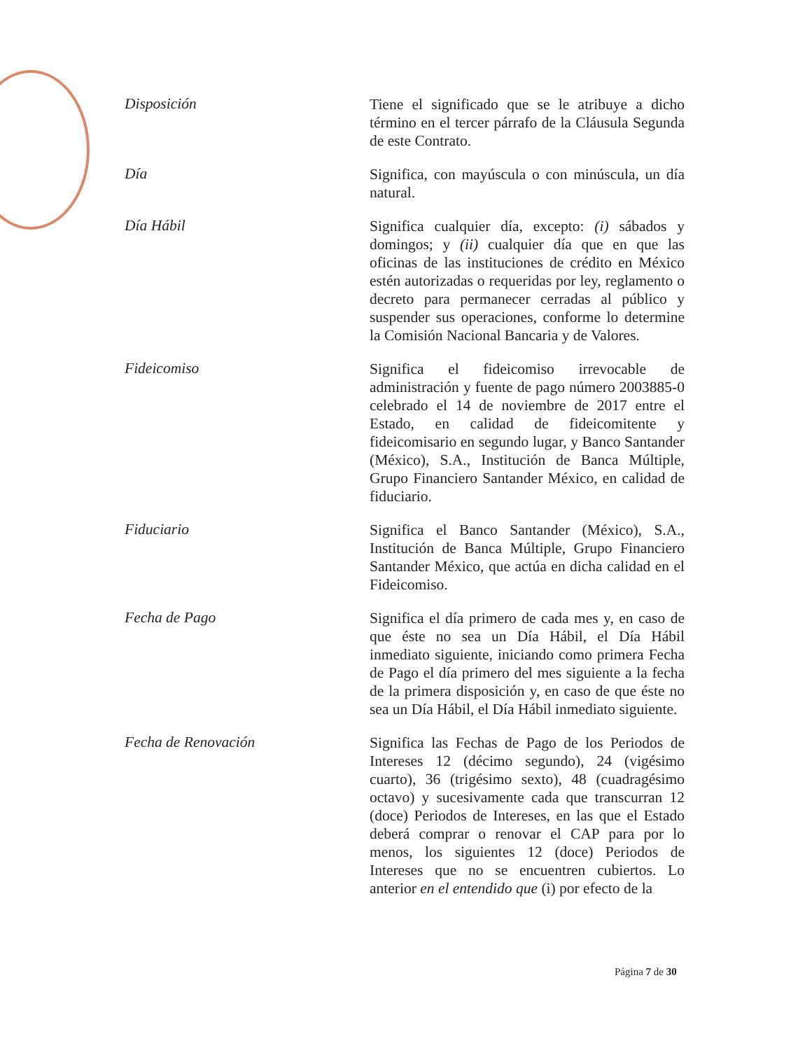Disposición
Tiene el significado que se le atribuye a dicho término en el tercer párrafo de la Cláusula Segunda de este Contrato.
Día
Significa, con mayúscula o con minúscula, un día natural.
Día Hábil
Significa cualquier día, excepto: (i) sábados y domingos; y (ii) cualquier día que en que las oficinas de las instituciones de crédito en México estén autorizadas o requeridas por ley, reglamento o decreto para permanecer cerradas al público y suspender sus operaciones, conforme lo determine la Comisión Nacional Bancaria y de Valores.
Fideicomiso
Significa el fideicomiso irrevocable de administración y fuente de pago número 2003885-0 celebrado el 14 de noviembre de 2017 entre el Estado, en calidad de fideicomitente y fideicomisario en segundo lugar, y Banco Santander (México), S.A., Institución de Banca Múltiple, Grupo Financiero Santander México, en calidad de fiduciario.
Fiduciario
Significa el Banco Santander (México), S.A., Institución de Banca Múltiple, Grupo Financiero Santander México, que actúa en dicha calidad en el Fideicomiso.
Fecha de Pago
Significa el día primero de cada mes y, en caso de que éste no sea un Día Hábil, el Día Hábil inmediato siguiente, iniciando como primera Fecha de Pago el día primero del mes siguiente a la fecha de la primera disposición y, en caso de que éste no sea un Día Hábil, el Día Hábil inmediato siguiente.
Fecha de Renovación
Significa las Fechas de Pago de los Periodos de Intereses 12 (décimo segundo), 24 (vigésimo cuarto), 36 (trigésimo sexto), 48 (cuadragésimo octavo) y sucesivamente cada que transcurran 12 (doce) Periodos de Intereses, en las que el Estado deberá comprar o renovar el CAP para por lo menos, los siguientes 12 (doce) Periodos de Intereses que no se encuentren cubiertos. Lo anterior en el entendido que (i) por efecto de la
Página 7 de 30